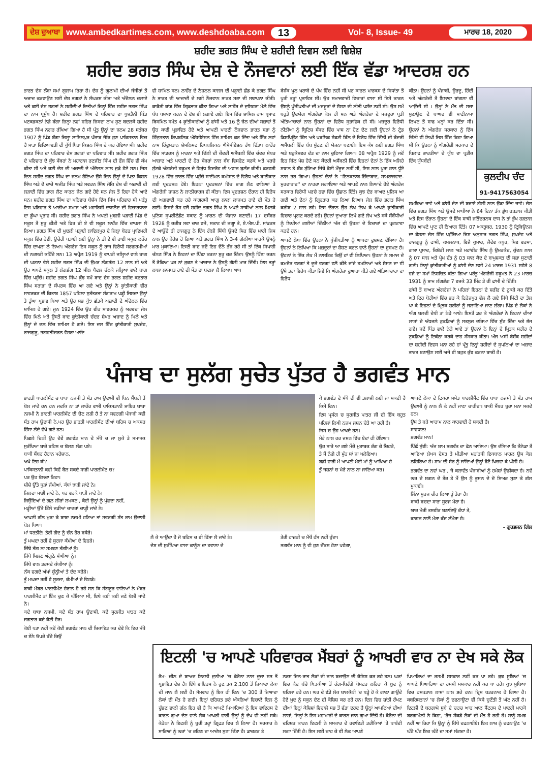ਦੇਸ਼ ਦੁਆਬਾ www.ambedkartimes.com, www.deshdoaba.com 13 Vol- 8, Issue- 49 ਮਾਰਚ 18, 2020
ਸ਼ਹੀਦ ਭਗਤ ਸਿੰਘ ਦੇ ਸ਼ਹੀਦੀ ਦਿਵਸ ਲਈ ਵਿਸ਼ੇਸ਼
ਸ਼ਹੀਦ ਭਗਤ ਸਿੰਘ ਦੇਸ਼ ਦੇ ਨੌਜਵਾਨਾਂ ਲਈ ਇੱਕ ਵੱਡਾ ਆਦਰਸ਼ ਹਨ
ਭਾਰਤ ਦੇਸ਼ ਲੰਬਾ ਸਮਾਂ ਗੁਲਾਮ ਰਿਹਾ ਹੈ। ਦੇਸ਼ ਨੂੰ ਗੁਲਾਮੀ ਦੀਆਂ ਜੰਜੀਰਾਂ ਤੋਂ ਅਜ਼ਾਦ ਕਰਵਾਉਣ ਲਈ ਦੇਸ਼ ਭਗਤਾਂ ਨੇ ਸੰਘਰਸ਼ ਕੀਤਾ ਅਤੇ ਅੰਦੋਲਨ ਚਲਾਏ ਅਤੇ ਕਈ ਦੇਸ਼ ਭਗਤਾਂ ਨੇ ਸ਼ਹੀਦੀਆਂ ਦਿਤੀਆਂ ਜਿਨ੍ਹਾਂ ਵਿੱਚ ਸ਼ਹੀਦ ਭਗਤ ਸਿੰਘ ਦਾ ਨਾਮ ਪ੍ਰਮੁੱਖ ਹੈ। ਸ਼ਹੀਦ ਭਗਤ ਸਿੰਘ ਦੇ ਪਰਿਵਾਰ ਦਾ ਪੁਸ਼ਤੈਨੀ ਪਿੰਡ ਖਟਕੜਕਲਾਂ ਨੇੜੇ ਬੰਗਾ ਜ਼ਿਲ੍ਹਾ ਨਵਾਂ ਸ਼ਹਿਰ ਜਿਸਦਾ ਨਾਮ ਹੁਣ ਬਦਲਕੇ ਸ਼ਹੀਦ ਭਗਤ ਸਿੰਘ ਨਗਰ ਰੱਖਿਆ ਗਿਆ ਹੈ ਸੀ ਪ੍ਰੰਤੂ ਉਨ੍ਹਾਂ ਦਾ ਜਨਮ 28 ਸਤੰਬਰ 1907 ਨੂੰ ਪਿੰਡ ਬੰਗਾ ਜ਼ਿਲ੍ਹਾ ਲਾਇਲਪੁਰ ਪੰਜਾਬ ਜੋਕਿ ਹੁਣ ਪਾਕਿਸਤਾਨ ਵਿਚ ਹੈ ਮਾਤਾ ਵਿਦਿਆਵਤੀ ਦੀ ਕੁੱਖੋਂ ਪਿਤਾ ਕਿਸ਼ਨ ਸਿੰਘ ਦੇ ਘਰ ਹੋਇਆ ਸੀ। ਸ਼ਹੀਦ ਭਗਤ ਸਿੰਘ ਦਾ ਪਰਿਵਾਰ ਦੇਸ਼ ਭਗਤਾਂ ਦਾ ਪਰਿਵਾਰ ਸੀ। ਸ਼ਹੀਦ ਭਗਤ ਸਿੰਘ ਦੇ ਪਰਿਵਾਰ ਦੇ ਕੁੱਝ ਮੈਂਬਰਾਂ ਨੇ ਮਹਾਰਾਜ ਰਣਜੀਤ ਸਿੰਘ ਦੀ ਫੌਜ ਵਿੱਚ ਵੀ ਕੰਮ ਕੀਤਾ ਸੀ ਅਤੇ ਕਈ ਦੇਸ਼ ਦੀ ਅਜ਼ਾਦੀ ਦੇ ਅੰਦੋਲਨ ਨਾਲ ਜੁੜੇ ਹੋਏ ਸਨ। ਜਿਸ ਦਿਨ ਸ਼ਹੀਦ ਭਗਤ ਸਿੰਘ ਦਾ ਜਨਮ ਹੋਇਆ ਉਸੇ ਦਿਨ ਉਨ੍ਹਾਂ ਦੇ ਪਿਤਾ ਕਿਸ਼ਨ ਸਿੰਘ ਅਤੇ ਦੋ ਚਾਚੇ ਅਜੀਤ ਸਿੰਘ ਅਤੇ ਸਵਰਨ ਸਿੰਘ ਜੋਕਿ ਦੇਸ਼ ਦੀ ਅਜ਼ਾਦੀ ਦੀ ਲੜਾਈ ਵਿੱਚ ਭਾਗ ਲੈਣ ਕਾਰਨ ਜੇਲ ਗਏ ਹੋਏ ਸਨ ਜੇਲ ਤੋਂ ਰਿਹਾ ਹੋਕੇ ਆਏ ਸਨ। ਸ਼ਹੀਦ ਭਗਤ ਸਿੰਘ ਦਾ ਪਰਿਵਾਰ ਬੇਸ਼ੱਕ ਇੱਕ ਸਿੱਖ ਪਰਿਵਾਰ ਸੀ ਪਰੰਤੂ ਇਸ ਪਰਿਵਾਰ ਤੇ ਆਰੀਆ ਸਮਾਜ ਅਤੇ ਮਹਾਰਿਸ਼ੀ ਦਯਾਨੰਦ ਦੀ ਵਿਚਾਰਧਾਰਾ ਦਾ ਡੂੰਘਾ ਪ੍ਰਭਾਵ ਸੀ। ਸ਼ਹੀਦ ਭਗਤ ਸਿੰਘ ਨੇ ਅਪਣੀ ਮੁਢਲੀ ਪੜਾਈ ਪਿੰਡ ਦੇ ਸਕੂਲ ਤੋਂ ਸ਼ੁਰੂ ਕੀਤੀ ਅਤੇ ਫਿਰ ਡੀ ਏ ਵੀ ਸਕੂਲ ਲਾਹੌਰ ਵਿੱਚ ਦਾਖਲਾ ਲੈ ਲਿਆ। ਭਗਤ ਸਿੰਘ ਦੀ ਮੁਢਲੀ ਪੜ੍ਹਾਈ ਲਾਇਲਪੁਰ ਦੇ ਜ਼ਿਲ੍ਹਾ ਬੋਰਡ ਪ੍ਰਾਇਮਰੀ ਸਕੂਲ ਵਿੱਚ ਹੋਈ, ਉਚੇਰੀ ਪੜਾਈ ਲਈ ਉਨ੍ਹਾਂ ਨੇ ਡੀ ਏ ਵੀ ਹਾਈ ਸਕੂਲ ਲਹੌਰ ਵਿੱਚ ਦਾਖਲਾ ਲੈ ਲਿਆ। ਅੰਗਰੇਜ ਇਸ ਸਕੂਲ ਨੂੰ ਰਾਜ ਵਿਰੋਧੀ ਸਰਗਰਮੀਆਂ ਦੀ ਨਰਸਰੀ ਕਹਿੰਦੇ ਸਨ। 13 ਅਪ੍ਰੈਲ 1919 ਨੂੰ ਵਾਪਰੀ ਜਲ੍ਹਿਆਂ ਵਾਲੇ ਬਾਗ ਦੀ ਘਟਨਾ ਵੇਲੇ ਸ਼ਹੀਦ ਭਗਤ ਸਿੰਘ ਦੀ ਉਮਰ ਲੱਗਭੱਗ 12 ਸਾਲ ਸੀ ਅਤੇ ਉਹ ਅਪਣੇ ਸਕੂਲ ਤੋਂ ਲੱਗਭੱਗ 12 ਮੀਲ ਪੈਦਲ ਚੱਲਕੇ ਜਲ੍ਹਿਆਂ ਵਾਲੇ ਬਾਗ ਵਿੱਚ ਪਹੁੰਚੇ। ਸ਼ਹੀਦ ਭਗਤ ਸਿੰਘ ਕੁੱਝ ਸਮੇਂ ਬਾਦ ਦੇਸ਼ ਭਗਤ ਸ਼ਹੀਦ ਕਰਤਾਰ ਸਿੰਘ ਸਰਾਭਾ ਦੇ ਸੰਪਰਕ ਵਿੱਚ ਆ ਗਏ ਅਤੇ ਉਨ੍ਹਾਂ ਨੇ ਕ੍ਰਾਂਤੀਕਾਰੀ ਵੀਰ ਸਾਵਰਕਰ ਦੀ ਕਿਤਾਬ 1857 ਪਹਿਲਾ ਸੁਤੰਤਰਤਾ ਸੰਗਰਾਮ ਪੜ੍ਹੀ ਜਿਸਦਾ ਉਨ੍ਹਾਂ ਤੇ ਡੂੰਘਾ ਪ੍ਰਭਾਵ ਪਿਆ ਅਤੇ ਉਹ ਸਭ ਕੁੱਝ ਛੱਡਕੇ ਅਜ਼ਾਦੀ ਦੇ ਅੰਦੋਲਨ ਵਿੱਚ ਸ਼ਾਮਿਲ ਹੋ ਗਏ। ਜੂਨ 1924 ਵਿੱਚ ਉਹ ਵੀਰ ਸਾਵਰਕਰ ਨੂੰ ਯਰਵਦਾ ਜੇਲ ਵਿੱਚ ਮਿਲੇ ਅਤੇ ਉਸਤੋਂ ਬਾਦ ਕ੍ਰਾਂਤੀਕਾਰੀ ਚੰਦਰ ਸ਼ੇਖਰ ਅਜ਼ਾਦ ਨੂੰ ਮਿਲੇ ਅਤੇ ਉਨ੍ਹਾਂ ਦੇ ਦਲ ਵਿੱਚ ਸ਼ਾਮਿਲ ਹੋ ਗਏ। ਇਸ ਦਲ ਵਿੱਚ ਕ੍ਰਾਂਤੀਕਾਰੀ ਸੁਖਦੇਵ, ਰਾਜਗੁਰੂ, ਭਗਵਤੀਚਰਨ ਵੋਹਰਾ ਆਦਿ
ਵੀ ਸ਼ਾਮਿਲ ਸਨ। ਲਾਹੌਰ ਦੇ ਨੈਸ਼ਨਲ ਕਾਲਜ ਦੀ ਪੜ੍ਹਾਈ ਛੱਡ ਕੇ ਭਗਤ ਸਿੰਘ ਨੇ ਭਾਰਤ ਦੀ ਆਜ਼ਾਦੀ ਦੇ ਲਈ ਨੌਜਵਾਨ ਭਾਰਤ ਸਭਾ ਦੀ ਸਥਾਪਨਾ ਕੀਤੀ। ਕਾਕੋਰੀ ਕਾਂਡ ਵਿੱਚ ਗ੍ਰਿਫਤਾਰ ਕੀਤਾ ਗਿਆ ਅਤੇ ਲਾਹੌਰ ਦੇ ਦੁਸਿਹਰਾ ਮੇਲੇ ਵਿੱਚ ਬੰਬ ਧਮਾਕਾ ਕਰਨ ਦੇ ਦੋਸ਼ ਵੀ ਲਗਾਏ ਗਏ। ਇਸ ਵਿੱਚ ਸ਼ਾਮਿਲ ਰਾਮ ਪ੍ਰਸਾਦ ਬਿਸਮਿਲ ਸਮੇਤ 4 ਕ੍ਰਾਂਤੀਕਾਰੀਆਂ ਨੂੰ ਫਾਂਸੀ ਅਤੇ 16 ਨੂੰ ਜੇਲ ਦੀਆਂ ਸਜ਼ਾਵਾਂ ਤੋਂ ਉਹ ਕਾਫੀ ਪ੍ਰਭਾਵਿਤ ਹੋਏ ਅਤੇ ਆਪਣੀ ਪਾਰਟੀ ਨੌਜਵਾਨ ਭਾਰਤ ਸਭਾ ਨੂੰ ਹਿੰਦੁਸਤਾਨ ਰਿਪਬਲਿਕ ਐਸੋਸੀਏਸ਼ਨ ਵਿੱਚ ਸ਼ਾਮਿਲ ਕਰ ਦਿੱਤਾ ਅਤੇ ਇੱਕ ਨਵਾਂ ਨਾਮ ਹਿੰਦੁਸਤਾਨ ਸ਼ੋਸਲਿਸਟ ਰਿਪਬਲਿਕਨ ਐਸੋਸੀਏਸ਼ਨ ਰੱਖ ਦਿੱਤਾ। ਲਾਹੌਰ ਵਿੱਚ ਸਾਂਡਰਸ ਨੂੰ ਮਾਰਨਾ ਅਤੇ ਦਿੱਲੀ ਦੀ ਕੇਂਦਰੀ ਅਸੈਂਬਲੀ ਵਿੱਚ ਚੰਦਰ ਸ਼ੇਖਰ ਆਜ਼ਾਦ ਅਤੇ ਪਾਰਟੀ ਦੇ ਹੋਰ ਮੈਂਬਰਾਂ ਨਾਲ ਬੰਬ ਵਿਸਫੋਟ ਕਰਕੇ ਅਤੇ ਪਰਚੇ ਸੁੱਟਕੇ ਅੰਗਰੇਜੀ ਹਕੂਮਤ ਦੇ ਵਿਰੁੱਧ ਵਿਦਰੋਹ ਦੀ ਅਵਾਜ਼ ਬੁਲੰਦ ਕੀਤੀ। ਫਰਵਰੀ 1928 ਵਿੱਚ ਭਾਰਤ ਵਿੱਚ ਪਹੁੰਚੇ ਸਾਈਮਨ ਕਮੀਸ਼ਨ ਦੇ ਵਿਰੋਧ ਅਤੇ ਬਾਈਕਾਟ ਲਈ ਪ੍ਰਦਰਸ਼ਨ ਹੋਏ। ਇਹਨਾਂ ਪ੍ਰਦਰਸ਼ਨਾਂ ਵਿੱਚ ਭਾਗ ਲੈਣ ਵਾਲਿਆਂ ਤੇ ਅੰਗਰੇਜ਼ੀ ਸ਼ਾਸ਼ਨ ਨੇ ਲਾਠੀਚਾਰਜ ਵੀ ਕੀਤਾ। ਇਸ ਪ੍ਰਦਰਸ਼ਨ ਦੌਰਾਨ ਹੀ ਵਿਰੋਧ ਦੀ ਅਗਵਾਈ ਕਰ ਰਹੇ ਕਾਂਗਰਸੀ ਆਗੂ ਲਾਲਾ ਲਾਜਪਤ ਰਾਏ ਦੀ ਮੌਤ ਹੋ ਗਈ। ਇਸਦੇ ਰੋਸ ਵਜੋਂ ਸ਼ਹੀਦ ਭਗਤ ਸਿੰਘ ਨੇ ਅਪਣੇ ਸਾਥੀਆਂ ਨਾਲ ਮਿਲਕੇ ਪੁਲਿਸ ਸੁਪਰੀਟੈਂਡੈਂਟ ਸਕਾਟ ਨੂੰ ਮਾਰਨ ਦੀ ਯੋਜਨਾ ਬਣਾਈ। 17 ਦਸੰਬਰ 1928 ਨੂੰ ਕਰੀਬ ਸਵਾ ਚਾਰ ਵਜੇ, ਸਕਾਟ ਦੀ ਜਗ੍ਹਾ ਤੇ, ਏ.ਐਸ.ਪੀ. ਸਾਂਡਰਸ ਦੇ ਆਉਂਦੇ ਹੀ ਰਾਜਗੁਰੂ ਨੇ ਇੱਕ ਗੋਲੀ ਸਿੱਧੀ ਉਸਦੇ ਸਿਰ ਵਿੱਚ ਮਾਰੀ ਜਿਸ ਨਾਲ ਉਹ ਬੇਹੋਸ਼ ਹੋ ਗਿਆ ਅਤੇ ਭਗਤ ਸਿੰਘ ਨੇ 3-4 ਗੋਲੀਆਂ ਮਾਰਕੇ ਉਸਨੂੰ ਮਾਰ ਮੁਕਾਇਆ। ਇਸਤੋਂ ਬਾਦ ਜਦੋਂ ਇਹ ਦੋਨੋਂ ਭੱਜ ਰਹੇ ਸੀ ਤਾਂ ਇੱਕ ਸਿਪਾਹੀ ਚੰਨਣ ਸਿੰਘ ਨੇ ਇਹਨਾਂ ਦਾ ਪਿੱਛਾ ਕਰਨਾ ਸ਼ੁਰੂ ਕਰ ਦਿੱਤਾ। ਉਸਨੂੰ ਪਿੱਛਾ ਕਰਨ ਤੋਂ ਰੋਕਿਆ ਪਰ ਨਾਂ ਰੁਕਣ ਤੇ ਆਜ਼ਾਦ ਨੇ ਉਸਨੂੰ ਗੋਲੀ ਮਾਰ ਦਿੱਤੀ। ਇਸ ਤਰ੍ਹਾਂ ਲਾਲਾ ਲਾਜਪਤ ਰਾਏ ਦੀ ਮੌਤ ਦਾ ਬਦਲਾ ਲੈ ਲਿਆ। ਆਪ
ਬੇਸ਼ੱਕ ਖੂਨ ਖਰਾਬੇ ਦੇ ਪੱਖ ਵਿੱਚ ਨਹੀਂ ਸੀ ਪਰ ਕਾਰਲ ਮਾਰਕਸ ਦੇ ਸਿਧਾਂਤਾ ਤੋਂ ਪੂਰੀ ਤਰ੍ਹਾਂ ਪ੍ਰਭਾਵਿਤ ਸੀ। ਉਹ ਸਮਾਜਵਾਦੀ ਵਿਚਾਰਾਂ ਵਾਲਾ ਸੀ ਇਸੇ ਕਾਰਨ ਉਸਨੂੰ ਪੂੰਜੀਪਤੀਆਂ ਦੀ ਮਜ਼ਦੂਰਾਂ ਦੇ ਸ਼ੋਸ਼ਣ ਦੀ ਨੀਤੀ ਪਸੰਦ ਨਹੀਂ ਸੀ। ਉਸ ਸਮੇਂ ਬਹੁਤੇ ਉਦਯੋਗ ਅੰਗਰੇਜ਼ਾਂ ਕੋਲ ਹੀ ਸਨ ਅਤੇ ਅੰਗਰੇਜ਼ਾਂ ਦੇ ਮਜ਼ਦੂਰਾਂ ਪ੍ਰਤੀ ਅੱਤਿਆਚਾਰਾਂ ਨਾਲ ਉਹਨਾਂ ਦਾ ਵਿਰੋਧ ਸੁਭਾਵਿਕ ਹੀ ਸੀ। ਮਜ਼ਦੂਰ ਵਿਰੋਧੀ ਨੀਤੀਆਂ ਨੂੰ ਬ੍ਰਿਟਿਸ਼ ਸੰਸਦ ਵਿੱਚ ਪਾਸ ਨਾ ਹੋਣ ਦੇਣ ਲਈ ਉਹਨਾਂ ਨੇ ਟ੍ਰੇਡ ਡਿਸਪਿਊਟ ਬਿੱਲ ਅਤੇ ਪਬਲਿਕ ਸੇਫਟੀ ਬਿੱਲ ਦੇ ਵਿਰੋਧ ਵਿੱਚ ਦਿੱਲੀ ਦੀ ਕੇਂਦਰੀ ਅਸੈਂਬਲੀ ਵਿੱਚ ਬੰਬ ਸੁੱਟਣ ਦੀ ਯੋਜਨਾ ਬਣਾਈ। ਇਸ ਕੰਮ ਲਈ ਭਗਤ ਸਿੰਘ ਅਤੇ ਬਟੁਕੇਸ਼ਵਰ ਦੱਤ ਦਾ ਨਾਮ ਚੁਣਿਆ ਗਿਆ। 08 ਅਪ੍ਰੈਲ 1929 ਨੂੰ ਜਦੋਂ ਇਹ ਬਿੱਲ ਪੇਸ਼ ਹੋਣੇ ਸਨ ਕੇਂਦਰੀ ਅਸੈਂਬਲੀ ਵਿੱਚ ਇਹਨਾਂ ਦੋਨਾਂ ਨੇ ਇੱਕ ਅਜਿਹੇ ਸਥਾਨ ਤੇ ਬੰਬ ਸੁੱਟਿਆ ਜਿੱਥੇ ਕੋਈ ਮੌਜੂਦ ਨਹੀਂ ਸੀ, ਇਸ ਨਾਲ ਪੂਰਾ ਹਾਲ ਧੂੰਏ ਨਾਲ ਭਰ ਗਿਆ। ਉਹਨਾਂ ਦੋਨਾਂ ਨੇ "ਇਨਕਲਾਬ-ਜ਼ਿੰਦਾਬਾਦ, ਸਾਮਰਾਜਵਾਦ-ਮੁਰਦਾਬਾਦ'' ਦਾ ਨਾਹਰਾ ਲਗਾਇਆ ਅਤੇ ਆਪਣੇ ਨਾਲ ਲਿਆਂਦੇ ਹੋਏ ਅੰਗਰੇਜ ਸਰਕਾਰ ਵਿਰੋਧੀ ਪਰਚੇ ਹਵਾ ਵਿੱਚ ਉਛਾਲ ਦਿੱਤੇ। ਕੁਝ ਦੇਰ ਬਾਅਦ ਪੁਲਿਸ ਆ ਗਈ ਅਤੇ ਦੋਨਾਂ ਨੂੰ ਗ੍ਰਿਫਤਾਰ ਕਰ ਲਿਆ ਗਿਆ। ਜੇਲ ਵਿੱਚ ਭਗਤ ਸਿੰਘ ਕਰੀਬ 2 ਸਾਲ ਰਹੇ। ਇਸ ਦੌਰਾਨ ਉਹ ਲੇਖ ਲਿਖ ਕੇ ਆਪਣੇ ਕ੍ਰਾਂਤੀਕਾਰੀ ਵਿਚਾਰ ਪ੍ਰਗਟ ਕਰਦੇ ਰਹੇ। ਉਹਨਾਂ ਦੁਆਰਾ ਲਿਖੇ ਗਏ ਲੇਖ ਅਤੇ ਸਕੇ ਸੰਬੰਧੀਆਂ ਨੂੰ ਲਿਖੀਆਂ ਗਈਆਂ ਚਿੱਠੀਆਂ ਅੱਜ ਵੀ ਉਹਨਾਂ ਦੇ ਵਿਚਾਰਾਂ ਦਾ ਪ੍ਰਗਟਾਵਾ ਕਰਦੇ ਹਨ।
ਆਪਣੇ ਲੇਖਾਂ ਵਿੱਚ ਉਹਨਾਂ ਨੇ ਪੂੰਜੀਪਤੀਆਂ ਨੂੰ ਆਪਣਾ ਦੁਸ਼ਮਣ ਦੱਸਿਆ ਹੈ। ਉਹਨਾਂ ਨੇ ਲਿਖਿਆ ਕਿ ਮਜ਼ਦੂਰਾਂ ਦਾ ਸ਼ੋਸ਼ਣ ਕਰਨ ਵਾਲੇ ਉਹਨਾਂ ਦਾ ਦੁਸ਼ਮਣ ਹੈ। ਉਹਨਾਂ ਨੇ ਇੱਕ ਲੇਖ ਮੈਂ ਨਾਸਤਿਕ ਕਿਉਂ ਹਾਂ ਵੀ ਲਿਖਿਆ। ਉਹਨਾਂ ਨੇ ਸਮਾਜ ਦੇ ਕਮਜ਼ੋਰ ਵਰਗਾਂ ਤੇ ਦੂਜੇ ਵਰਗਾਂ ਵਲੋਂ ਕੀਤੇ ਜਾਂਦੇ ਹਮਲਿਆਂ ਅਤੇ ਸ਼ੋਸਣ ਦਾ ਵੀ ਉਸੇ ਤਰਾਂ ਵਿਰੋਧ ਕੀਤਾ ਜਿਵੇਂ ਕਿ ਅੰਗਰੇਜ਼ਾਂ ਦੁਆਰਾ ਕੀਤੇ ਗਏ ਅੱਤਿਆਚਾਰਾਂ ਦਾ ਵਿਰੋਧ
ਕੀਤਾ। ਉਹਨਾਂ ਨੂੰ ਪੰਜਾਬੀ, ਉਰਦੂ, ਹਿੰਦੀ ਅਤੇ ਅੰਗਰੇਜ਼ੀ ਤੋਂ ਇਲਾਵਾ ਬਾਂਗਲਾ ਵੀ ਆਉਂਦੀ ਸੀ । ਉਨ੍ਹਾਂ ਨੇ ਮੌਤ ਦੀ ਸਜ਼ਾ ਸੁਣਾਉਣ ਦੇ ਬਾਅਦ ਵੀ ਮਾਫੀਨਾਮਾ ਲਿਖਣ ਤੋਂ ਸਾਫ ਮਨ੍ਹਾਂ ਕਰ ਦਿੱਤਾ ਸੀ। ਉਹਨਾਂ ਨੇ ਅੰਗਰੇਜ਼ ਸਰਕਾਰ ਨੂੰ ਇੱਕ ਚਿੱਠੀ ਵੀ ਲਿਖੀ ਜਿਸ ਵਿੱਚ ਕਿਹਾ ਗਿਆ ਸੀ ਕਿ ਉਹਨਾਂ ਨੂੰ ਅੰਗਰੇਜ਼ੀ ਸਰਕਾਰ ਦੇ ਖਿਲਾਫ ਭਾਰਤੀਆਂ ਦੇ ਯੁੱਧ ਦਾ ਪ੍ਰਤੀਕ ਇੱਕ ਯੁੱਧਬੰਦੀ
ਕੁਲਦੀਪ ਚੰਦ
91-9417563054
ਸਮਝਿਆ ਜਾਵੇ ਅਤੇ ਫਾਂਸੀ ਦੇਣ ਦੀ ਬਜਾਏ ਗੋਲੀ ਨਾਲ ਉਡਾ ਦਿੱਤਾ ਜਾਵੇ। ਜੇਲ ਵਿੱਚ ਭਗਤ ਸਿੰਘ ਅਤੇ ਉਸਦੇ ਸਾਥੀਆਂ ਨੇ 64 ਦਿਨਾਂ ਤੱਕ ਭੁੱਖ ਹੜਤਾਲ ਕੀਤੀ ਅਤੇ ਇਸ ਦੌਰਾਨ ਉਹਨਾਂ ਦੇ ਇੱਕ ਸਾਥੀ ਜਤਿੰਦਰਨਥ ਦਾਸ ਨੇ ਤਾਂ ਭੁੱਖ ਹੜਤਾਲ ਵਿੱਚ ਆਪਣੇ ਪ੍ਰਾਣ ਹੀ ਤਿਆਗ ਦਿੱਤੇ। 07 ਅਕਤੂਬਰ, 1930 ਨੂੰ ਟ੍ਰਿਬਿਊਨਲ ਦਾ ਫੈਸਲਾ ਜੇਲ ਵਿੱਚ ਪਹੁੰਚਿਆ ਜਿਸ ਅਨੁਸਾਰ ਭਗਤ ਸਿੰਘ, ਸੁਖਦੇਵ ਅਤੇ ਰਾਜਗੁਰੂ ਨੂੰ ਫਾਂਸੀ, ਕਮਲਨਾਥ, ਵਿਜੈ ਕੁਮਾਰ, ਜੈਦੇਵ ਕਪੂਰ, ਸ਼ਿਵ ਵਰਮਾ, ਗਯਾ ਪ੍ਰਸਾਦ, ਕਿਸ਼ੋਰੀ ਲਾਲ ਅਤੇ ਮਹਾਂਵੀਰ ਸਿੰਘ ਨੂੰ ਉਮਰਕੈਦ, ਕੁੰਦਨ ਲਾਲ ਨੂੰ 07 ਸਾਲ ਅਤੇ ਪ੍ਰੇਮ ਦੱਤ ਨੂੰ 03 ਸਾਲ ਕੈਦ ਦੇ ਬਾਮੁਸ਼ਕਤ ਦੀ ਸਜ਼ਾ ਸੁਣਾਈ ਗਈ। ਇਨ੍ਹਾਂ ਕ੍ਰਾਂਤੀਕਾਰੀਆਂ ਨੂੰ ਫਾਂਸੀ ਦੇਣ ਲਈ 24 ਮਾਰਚ 1931 ਸਵੇਰੇ 8 ਵਜੇ ਦਾ ਸਮਾਂ ਨਿਸ਼ਚਿਤ ਕੀਤਾ ਗਿਆ ਪਰੰਤੂ ਅੰਗਰੇਜੀ ਹਕੂਮਤ ਨੇ 23 ਮਾਰਚ 1931 ਨੂੰ ਸ਼ਾਮ ਲੱਗਭੱਗ 7 ਵਜਕੇ 33 ਮਿੰਟ ਤੇ ਹੀ ਫਾਂਸੀ ਦੇ ਦਿੱਤੀ।
ਫਾਂਸੀ ਤੋਂ ਬਾਅਦ ਅੰਗਰੇਜ਼ਾਂ ਨੇ ਪਹਿਲਾਂ ਇਹਨਾਂ ਦੇ ਸ਼ਰੀਰ ਦੇ ਟੁਕੜੇ ਕਰ ਦਿੱਤੇ ਅਤੇ ਫਿਰ ਬੋਰੀਆਂ ਵਿੱਚ ਭਰ ਕੇ ਫਿਰੋਜ਼ਪੁਰ ਵੱਲ ਲੈ ਗਏ ਜਿੱਥੇ ਮਿੱਟੀ ਦਾ ਤੇਲ ਪਾ ਕੇ ਇਹਨਾਂ ਦੇ ਮ੍ਰਿਤਕ ਸ਼ਰੀਰਾਂ ਨੂੰ ਜਲਾਇਆ ਜਾਣ ਲੱਗਾ। ਪਿੰਡ ਦੇ ਲੋਕਾਂ ਨੇ ਅੱਗ ਬਲਦੀ ਦੇਖੀ ਤਾਂ ਨੇੜੇ ਆਏ। ਇਸਤੋਂ ਡਰ ਕੇ ਅੰਗਰੇਜ਼ਾਂ ਨੇ ਇਹਨਾਂ ਦੀਆਂ ਲਾਸ਼ਾਂ ਦੇ ਅੱਧਜਲੇ ਟੁਕੜਿਆਂ ਨੂੰ ਸਤਲੁਜ ਦਰਿਆ ਵਿੱਚ ਸੁੱਟ ਦਿੱਤਾ ਅਤੇ ਭੱਜ ਗਏ। ਜਦੋਂ ਪਿੰਡ ਵਾਲੇ ਨੇੜੇ ਆਏ ਤਾਂ ਉਹਨਾਂ ਨੇ ਇਨ੍ਹਾਂ ਦੇ ਮ੍ਰਿਤਕ ਸਰੀਰ ਦੇ ਟੁਕੜਿਆਂ ਨੂੰ ਇਕੱਠਾ ਕਰਕੇ ਦਾਹ ਸੰਸਕਾਰ ਕੀਤਾ। ਅੱਜ ਅਸੀਂ ਬੇਸ਼ੱਕ ਸ਼ਹੀਦਾਂ ਦਾ ਸ਼ਹੀਦੀ ਦਿਵਸ ਮਨਾ ਰਹੇ ਹਾਂ ਪ੍ਰੰਤੂ ਇਨ੍ਹਾਂ ਸ਼ਹੀਦਾਂ ਦੇ ਸੁਪਨਿਆਂ ਦਾ ਅਜ਼ਾਦ ਭਾਰਤ ਬਣਾਉਣ ਲਈ ਅਜੇ ਵੀ ਬਹੁਤ ਕੁੱਝ ਕਰਨਾ ਬਾਕੀ ਹੈ।
ਪੰਜਾਬ ਦਾ ਸੁਲੱਗ ਸੁਚੇਤ ਪੁੱਤਰ ਹੈ ਭਗਵੰਤ ਮਾਨ
ਭਾਰਤੀ ਪਾਰਲੀਮੈਂਟ ਚ ਬਾਬਾ ਨਜਮੀ ਤੇ ਸੰਤ ਰਾਮ ਉਦਾਸੀ ਵੀ ਬਿਨ ਮੈਂਬਰੀ ਤੋਂ ਬੋਲ ਜਾਂਦੇ ਹਨ ਹਨ ਜਦਕਿ ਨਾ ਤਾਂ ਲਾਹੌਰ ਵਾਸੀ ਪਾਕਿਸਤਾਨੀ ਸ਼ਾਇਰ ਬਾਬਾ ਨਜਮੀ ਨੇ ਭਾਰਤੀ ਪਾਰਲੀਮੈਂਟ ਦੀ ਚੋਣ ਲੜੀ ਹੈ ਤੇ ਨਾ ਸਵਰਗੀ ਪੰਜਾਬੀ ਕਵੀ ਸੰਤ ਰਾਮ ਉਦਾਸੀ ਨੇ,ਪਰ ਉਹ ਭਾਰਤੀ ਪਾਰਲੀਮੈਂਟ ਦੀਆਂ ਬਹਿਸ ਚ ਅਕਸਰ ਹਿੱਸਾ ਲੈਂਦੇ ਵੇਖੇ ਗਏ ਹਨ।
ਪਿਛਲੇ ਦਿਨੀਂ ਉਹ ਦੋਵੇਂ ਭਗਵੰਤ ਮਾਨ ਦੇ ਮੱਥੇ ਚ ਜਾ ਲੁਕੇ ਤੇ ਸਮਾਜਕ ਸੁਰੱਖਿਆ ਬਾਰੇ ਬਹਿਸ ਚ ਬੋਲਣ ਲੱਗ ਪਏ।
ਬਾਕੀ ਮੈਂਬਰ ਹੈਰਾਨ ਪਰੇਸ਼ਾਨ,
ਅਖੇ ਇਹ ਕੀ?
ਪਾਕਿਸਤਾਨੀ ਕਵੀ ਕਿਵੇਂ ਬੋਲ ਸਕਦੈ ਸਾਡੀ ਪਾਰਲੀਮੈਂਟ ਚ?
ਪਰ ਉਹ ਬੋਲਦਾ ਰਿਹਾ।
ਸ਼ੀਸ਼ੇ ਉੱਤੇ ਧੂੜਾਂ ਜੰਮੀਆਂ, ਕੰਧਾਂ ਝਾੜੀ ਜਾਂਦੇ ਨੇ।
ਜਿਲਦਾਂ ਸਾਂਭੀ ਜਾਂਦੇ ਨੇ, ਪਰ ਵਰਕੇ ਪਾੜੀ ਜਾਂਦੇ ਨੇ।
ਜਿਉਂਦਿਆਂ ਦੇ ਗਲ਼ ਲੀਰਾਂ ਲਮਕਣ , ਕੋਈ ਉਨ੍ਹਾਂ ਨੂੰ ਪੁੱਛਦਾ ਨਹੀਂ,
ਮੜ੍ਹੀਆਂ ਉੱਤੇ ਤਿੱਲੇ ਜੜੀਆਂ ਚਾਦਰਾਂ ਚਾੜ੍ਹੀ ਜਾਂਦੇ ਨੇ।
ਆਪਣੀ ਗੱਲ ਮੁਕਾ ਕੇ ਬਾਬਾ ਨਜਮੀ ਹਟਿਆ ਤਾਂ ਸਵਰਗੀ ਸੰਤ ਰਾਮ ਉਦਾਸੀ ਬੋਲ ਪਿਆ।
ਮਾਂ ਧਰਤੀਏ! ਤੇਰੀ ਗੋਦ ਨੂੰ ਚੰਨ ਹੋਰ ਬਥੇਰੇ।
ਤੂੰ ਮਘਦਾ ਰਹੀਂ ਵੇ ਸੂਰਜਾ ਕੰਮੀਆਂ ਦੇ ਵਿਹੜੇ।
ਜਿੱਥੇ ਤੰਗ ਨਾ ਸਮਝਣ ਤੰਗੀਆਂ ਨੂੰ।
ਜਿੱਥੇ ਮਿਲਣ ਅੰਗੂਠੇ ਸੰਘੀਆਂ ਨੂੰ।
ਜਿੱਥੇ ਵਾਲ ਤਰਸਦੇ ਕੰਘੀਆਂ ਨੂੰ।
ਨੱਕ ਵਗਦੇ ਅੱਖਾਂ ਚੁੰਨ੍ਹੀਆਂ ਤੇ ਦੰਦ ਕਰੇੜੇ।
ਤੂੰ ਮਘਦਾ ਰਹੀਂ ਵੇ ਸੂਰਜਾ, ਕੰਮੀਆਂ ਦੇ ਵਿਹੜੇ।
ਬਾਕੀ ਮੈਂਬਰ ਪਾਰਲੀਮੈਂਟ ਹੈਰਾਨ ਹੋ ਰਹੇ ਸਨ ਕਿ ਸੰਗਰੂਰ ਵਾਲਿਆਂ ਨੇ ਮੈਂਬਰ ਪਾਰਲੀਮੈਂਟ ਤਾਂ ਇੱਕ ਚੁਣ ਕੇ ਘੱਲਿਆ ਸੀ, ਇਥੇ ਕਈ ਕਈ ਜਣੇ ਬੋਲੀ ਜਾਂਦੇ ਨੇ।
ਕਦੇ ਬਾਬਾ ਨਜਮੀ, ਕਦੇ ਸੰਤ ਰਾਮ ਉਦਾਸੀ, ਕਦੇ ਸੁਰਜੀਤ ਪਾਤਰ ਕਦੇ ਜਗਤਾਰ ਕਦੇ ਕੋਈ ਹੋਰ।
ਕੋਈ ਪਤਾ ਨਹੀਂ ਕਦੋਂ ਕੋਈ ਭਗਵੰਤ ਮਾਨ ਦੀ ਸ਼ਿਕਾਇਤ ਕਰ ਦੇਵੇ ਕਿ ਇਹ ਮੱਥੇ ਚ ਏਨੇ ਓਪਰੇ ਬੰਦੇ ਕਿਉਂ
ਕੇ ਭਗਵੰਤ ਦੇ ਮੱਥੇ ਦੀ ਵੀ ਤਲਾਸ਼ੀ ਲਈ ਜਾ ਸਕਦੀ ਹੈ ਕਿਸੇ ਦਿਨ।
ਇਸ ਪ੍ਰਸੰਗ ਚ ਸੁਰਜੀਤ ਪਾਤਰ ਜੀ ਦੀ ਇੱਕ ਬਹੁਤ ਪਹਿਲਾਂ ਲਿਖੀ ਨਜ਼ਮ ਜਸ਼ਨ ਚੇਤੇ ਆ ਰਹੀ ਹੈ।
ਜਿਸ ਚ ਉਹ ਆਖਦੇ ਹਨ।
ਮੇਰੇ ਨਾਲ ਹਰ ਜਸ਼ਨ ਵਿੱਚ ਏਦਾਂ ਹੀ ਹੋਇਆ।
ਉਹ ਸਾਰੇ ਆ ਗਏ ਮੌਕੇ ਮੁਤਾਬਕ ਰੰਗ ਕੇ ਚਿਹਰੇ,
ਤੇ ਮੈਂ ਨੰਗੇ ਹੀ ਮੂੰਹ ਸਾਂ ਜਾ ਖਲੋਇਆ।
ਬੜੀ ਵਾਰੀ ਮੈਂ ਆਪਣੀ ਮੋਈ ਮਾਂ ਨੂੰ ਆਖਿਆ ਹੈ
ਤੂੰ ਜਸ਼ਨਾਂ ਚ ਮੇਰੇ ਨਾਲ ਨਾ ਜਾਇਆ ਕਰ।
ਲੈ ਕੇ ਆਉਂਦਾ ਹੈ ਜੋ ਬਹਿਸ ਚ ਵੀ ਹਿੱਸਾ ਲੈ ਜਾਂਦੇ ਨੇ।
ਦੇਸ਼ ਦੀ ਸੁਰੱਖਿਆ ਵਾਲਾ ਕਾਨੂੰਨ ਦਾ ਹਵਾਲਾ ਦੇ
ਤੇਰੀ ਹਾਜ਼ਰੀ ਚ ਮੈਥੋਂ ਹੱਸ ਨਹੀਂ ਹੁੰਦਾ।
ਭਗਵੰਤ ਮਾਨ ਨੂੰ ਵੀ ਹੁਣ ਚੌਕਸ ਹੋਣਾ ਪਵੇਗਾ,
ਆਪਣੇ ਲੋਕਾਂ ਦੇ ਫ਼ਿਕਰਾਂ ਸਮੇਤ ਪਾਰਲੀਮੈਂਟ ਵਿੱਚ ਬਾਬਾ ਨਜਮੀ ਤੇ ਸੰਤ ਰਾਮ ਉਦਾਸੀ ਨੂੰ ਨਾਲ ਲੈ ਕੇ ਨਹੀਂ ਜਾਣਾ ਚਾਹੀਦਾ। ਬਾਕੀ ਮੈਂਬਰ ਬੁਰਾ ਮਨਾ ਸਕਦੇ ਹਨ।
ਉਸ ਤੇ ਬੜੇ ਆਰਾਮ ਨਾਲ ਕਾਰਵਾਈ ਹੋ ਸਕਦੀ ਹੈ।
ਸਾਵਧਾਨ!
ਭਗਵੰਤ ਮਾਨ!
ਪਿੱਛੋਂ ਸੁੱਝੀ: ਅੱਜ ਸ਼ਾਮ ਭਗਵੰਤ ਦਾ ਫੋਨ ਆਇਆ। ਉਸ ਦੱਸਿਆ ਕਿ ਕੈਨੇਡਾ ਤੋਂ ਆਇਆ ਲੇਖਕ ਦੋਸਤ ਤੇ ਮੀਡੀਆ ਮਹਾਂਰਥੀ ਇਕਬਾਲ ਮਾਹਲ ਉਸ ਕੋਲ ਠਹਿਰਿਆ ਹੈ। ਸ਼ਾਮ ਦੀ ਸੈਰ ਨੂੰ ਜਾਂਦਿਆਂ ਉਨ੍ਹਾਂ ਫੋਟੋ ਖਿਚਵਾ ਕੇ ਘੱਲੀ ਹੈ।
ਭਗਵੰਤ ਦਾ ਨਵਾਂ ਘਰ , ਜੋ ਕਲਾਵੰਤ ਪੰਜਾਬੀਆਂ ਨੂੰ ਹਮੇਸ਼ਾਂ ਉਡੀਕਦਾ ਹੈ। ਨਵੇਂ ਘਰ ਦੇ ਸ਼ਗਨ ਦੇ ਤੌਰ ਤੇ ਮੈਂ ਉਸ ਨੂੰ ਭੂਸ਼ਨ ਦੇ ਦੋ ਸ਼ਿਅਰ ਸੁਣਾ ਕੇ ਗੱਲ ਮੁਕਾਈ।
ਜਿੰਨਾ ਸੂਰਜ ਚੀਰ ਲਿਆ ਤੂੰ ਤੇਰਾ ਹੈ।
ਬਾਕੀ ਬਚਦਾ ਸਾਰਾ ਸੂਰਜ ਮੇਰਾ ਹੈ।
ਯਾਰ ਮੇਰੀ ਤਸਵੀਰ ਬਣਾਇਉ ਕੰਧਾਂ ਤੇ,
ਕਾਗਜ਼ ਨਾਲੋਂ ਮੇਰਾ ਕੱਦ ਲੰਮੇਰਾ ਹੈ।
- ਗੁਰਭਜਨ ਗਿੱਲ
ਇਟਲੀ 'ਚ ਆਪਣੇ ਪਰਿਵਾਰਕ ਮੈਂਬਰਾਂ ਨੂੰ ਆਖਰੀ ਵਾਰ ਨਾ ਦੇਖ ਸਕੇ ਲੋਕ
ਰੋਮ- ਚੀਨ ਦੇ ਬਾਅਦ ਇਟਲੀ ਦੁਨੀਆ 'ਚ ਕੋਰੋਨਾ ਨਾਲ ਦੂਜਾ ਸਭ ਤੋਂ ਪ੍ਰਭਾਵਿਤ ਦੇਸ਼ ਹੈ। ਇੱਥੇ ਵਾਇਰਸ ਨੇ ਹੁਣ ਤਕ 2,100 ਤੋਂ ਜ਼ਿਆਦਾ ਲੋਕਾਂ ਦੀ ਜਾਨ ਲੈ ਲਈ ਹੈ। ਸੋਮਵਾਰ ਨੂੰ ਇਕ ਹੀ ਦਿਨ 'ਚ 300 ਤੋਂ ਜ਼ਿਆਦਾ ਲੋਕਾਂ ਦੀ ਮੌਤ ਹੋ ਗਈ। ਇਨ੍ਹਾਂ ਦਹਿਸ਼ਤ ਭਰੇ ਅੰਕੜਿਆਂ ਵਿਚਾਲੇ ਦਿਲ ਨੂੰ ਚੁੱਭਣ ਵਾਲੀ ਗੱਲ ਇਹ ਵੀ ਹੈ ਕਿ ਆਪਣੇ ਪਿਆਰਿਆਂ ਨੂੰ ਇਸ ਵਾਇਰਸ ਦੇ ਕਾਰਨ ਗੁਆ ਦੇਣ ਵਾਲੇ ਲੋਕ ਆਖਰੀ ਵਾਰੀ ਉਨ੍ਹਾਂ ਨੂੰ ਦੇਖ ਵੀ ਨਹੀਂ ਸਕੇ। ਕੋਰੋਨਾ ਨੇ ਇਟਲੀ ਨੂੰ ਬੁਰੀ ਤਰ੍ਹਾਂ ਗ੍ਰਿਫ਼ਤ ਵਿਚ ਲੈ ਲਿਆ ਹੈ। ਸਰਕਾਰ ਨੇ ਸਾਰਿਆਂ ਨੂੰ ਘਰਾਂ 'ਚ ਰਹਿਣ ਦਾ ਆਦੇਸ਼ ਸੁਣਾ ਦਿੱਤਾ ਹੈ। ਡਾਕਟਰ ਤੇ
ਨਰਸ ਦਿਨ-ਰਾਤ ਲੋਕਾਂ ਦੀ ਜਾਨ ਬਚਾਉਣ ਦੀ ਕੋਸ਼ਿਸ਼ ਕਰ ਰਹੇ ਹਨ। ਘਰਾਂ ਵਿਚ ਕੈਦ ਬੱਚੇ ਖਿੜਕੀਆਂ ਤੋਂ ਰੰਗ-ਬਿਰੰਗੇ ਪੋਸਟਰ ਲਹਿਰਾ ਕੇ ਖ਼ੁਦ ਨੂੰ ਬਹਿਲਾ ਰਹੇ ਹਨ। ਘਰ ਦੇ ਵੱਡੇ ਲੋਕ ਬਾਲਕੋਨੀ 'ਚ ਖੜ੍ਹੇ ਹੋ ਕੇ ਗਾਣਾ ਗਾਉਂਦੇ ਹੋਏ ਖ਼ੁਦ ਨੂੰ ਸਕੂਨ ਦੇਣ ਦੀ ਕੋਸ਼ਿਸ਼ ਕਰ ਰਹੇ ਹਨ। ਦਿਲ ਵਿਚ ਸ਼ਾਂਤੀ ਰੱਖਣ ਦੀਆਂ ਇਨ੍ਹਾਂ ਕੋਸ਼ਿਸ਼ਾਂ ਵਿਚਾਲੇ ਸਭ ਤੋਂ ਵੱਡਾ ਦਰਦ ਹੈ ਉਨ੍ਹਾਂ ਆਪਣਿਆਂ ਦੀਆਂ ਲਾਸ਼ਾਂ, ਜਿਨ੍ਹਾਂ ਨੇ ਇਸ ਮਹਾਮਾਰੀ ਦੇ ਕਾਰਨ ਜਾਨ ਗੁਆ ਦਿੱਤੀ ਹੈ। ਕੋਰੋਨਾ ਦੀ ਦਹਿਸ਼ਤ ਕਾਰਨ ਇਟਲੀ ਨੇ ਸਸਕਾਰ ਦੇ ਰਵਾਇਤੀ ਤਰੀਕਿਆਂ 'ਤੇ ਪਾਬੰਦੀ ਲਗਾ ਦਿੱਤੀ ਹੈ। ਇਸ ਲਈ ਚਾਹ ਕੇ ਵੀ ਲੋਕ ਆਪਣੇ
ਪਿਆਰਿਆਂ ਦਾ ਰਸਮੀ ਸਸਕਾਰ ਨਹੀਂ ਕਰ ਪਾ ਰਹੇ। ਕੁਝ ਸੂਬਿਆਂ 'ਚ ਆਪਣੇ ਪਿਆਰਿਆਂ ਦਾ ਰਸਮੀ ਸਸਕਾਰ ਨਹੀਂ ਕਰ ਪਾ ਰਹੇ। ਕੁਝ ਸੂਬਿਆਂ ਵਿਚ ਹਸਪਤਾਲ ਲਾਸ਼ਾਂ ਨਾਲ ਭਰੇ ਹਨ। ਦ੍ਰਿਸ਼ ਖ਼ਤਰਨਾਕ ਹੋ ਗਿਆ ਹੈ। ਕਬਰਿਸਤਾਨਾਂ 'ਚ ਲੋਕਾਂ ਨੂੰ ਦਫਨਾਉਣਾ ਵੀ ਕਿਸੇ ਚੁਣੌਤੀ ਤੋਂ ਘੱਟ ਨਹੀਂ ਹੈ। ਇਟਲੀ ਦੇ ਬਰਗਾਮੋ ਸੂਬੇ ਦੇ ਚਰਚ ਆਫ ਆਲ ਸੈਂਟਰਸ ਦੇ ਪਾਦਰੀ ਮਾਰਕੋ ਬਰਗਾਮੇਲੀ ਨੇ ਕਿਹਾ, 'ਰੋਜ਼ ਸੈਂਕੜੇ ਲੋਕਾਂ ਦੀ ਮੌਤ ਹੋ ਰਹੀ ਹੈ। ਸਾਨੂੰ ਸਮਝ ਨਹੀਂ ਆ ਰਿਹਾ ਕਿ ਉਨ੍ਹਾਂ ਨੂੰ ਕਿੱਥੇ ਦਫਨਾਈਏ। ਇਕ ਲਾਸ਼ ਨੂੰ ਦਫਨਾਉਣ 'ਚ ਘੱਟੋ ਘੱਟ ਇਕ ਘੰਟੇ ਦਾ ਸਮਾਂ ਲੱਗਦਾ ਹੈ।